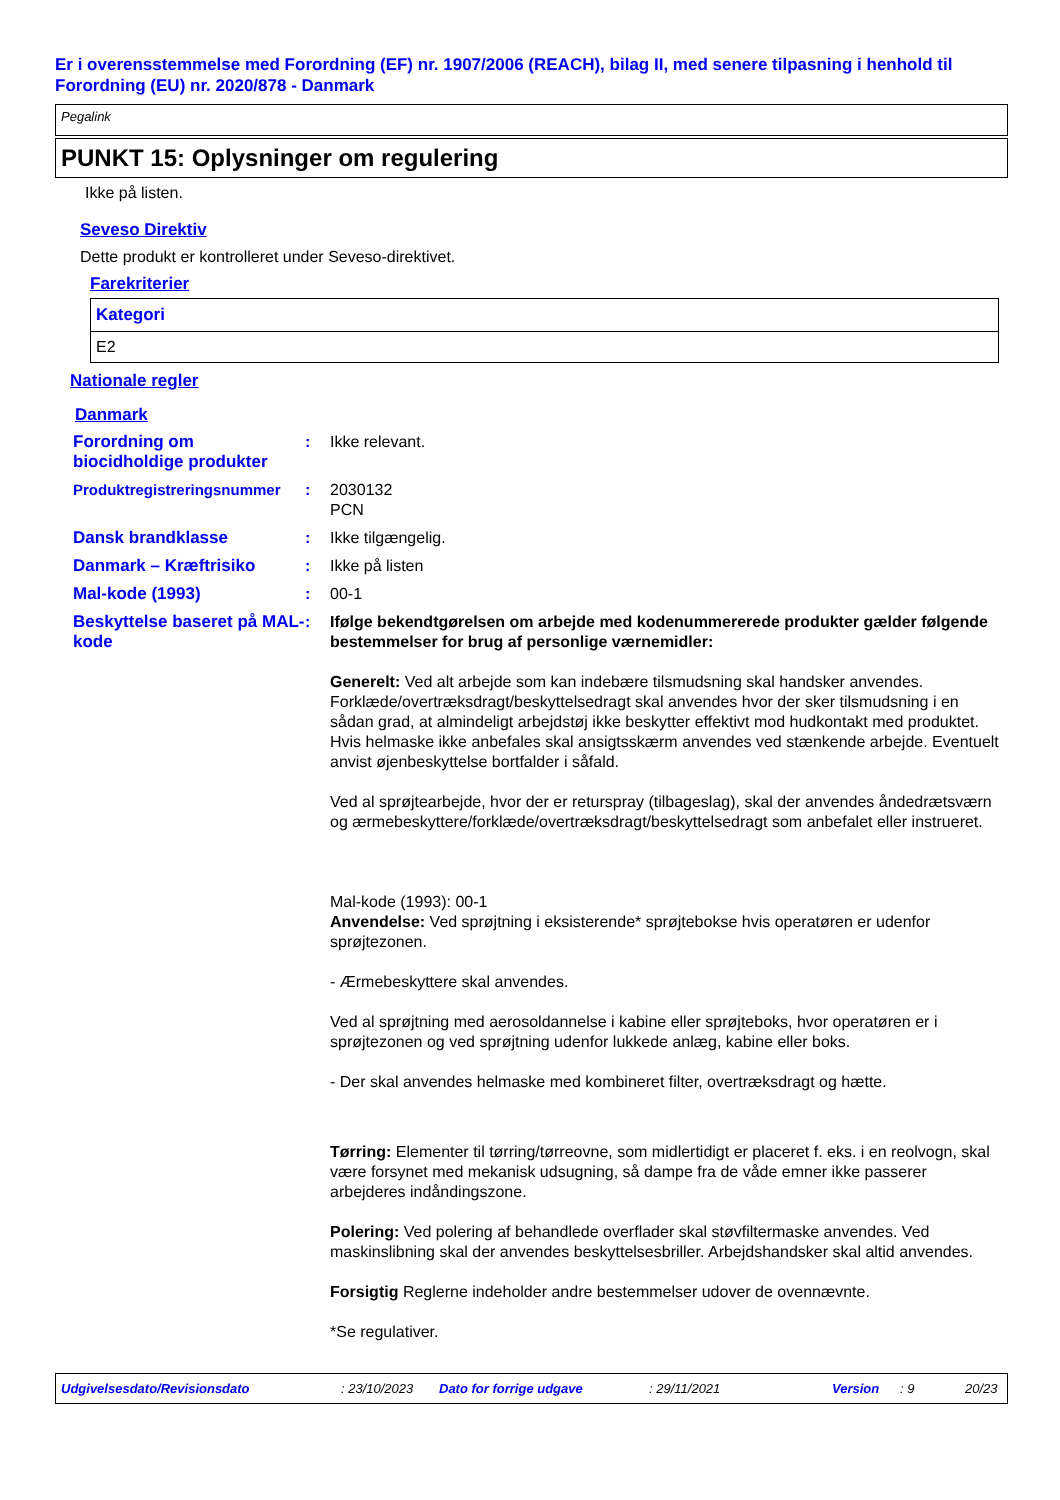Er i overensstemmelse med Forordning (EF) nr. 1907/2006 (REACH), bilag II, med senere tilpasning i henhold til Forordning (EU) nr. 2020/878 - Danmark
Pegalink
PUNKT 15: Oplysninger om regulering
Ikke på listen.
Seveso Direktiv
Dette produkt er kontrolleret under Seveso-direktivet.
Farekriterier
| Kategori |
| --- |
| E2 |
Nationale regler
Danmark
| Forordning om biocidholdige produkter | : | Ikke relevant. |
| Produktregistreringsnummer | : | 2030132 PCN |
| Dansk brandklasse | : | Ikke tilgængelig. |
| Danmark – Kræftrisiko | : | Ikke på listen |
| Mal-kode (1993) | : | 00-1 |
| Beskyttelse baseret på MAL-kode | : | Ifølge bekendtgørelsen om arbejde med kodenummererede produkter gælder følgende bestemmelser for brug af personlige værnemidler: Generelt: Ved alt arbejde som kan indebære tilsmudsning skal handsker anvendes. Forklæde/overtræksdragt/beskyttelsedragt skal anvendes hvor der sker tilsmudsning i en sådan grad, at almindeligt arbejdstøj ikke beskytter effektivt mod hudkontakt med produktet. Hvis helmaske ikke anbefales skal ansigtsskærm anvendes ved stænkende arbejde. Eventuelt anvist øjenbeskyttelse bortfalder i såfald. Ved al sprøjtearbejde, hvor der er returspray (tilbageslag), skal der anvendes åndedrætsværn og ærmebeskyttere/forklæde/overtræksdragt/beskyttelsedragt som anbefalet eller instrueret. Mal-kode (1993): 00-1 Anvendelse: Ved sprøjtning i eksisterende* sprøjtebokse hvis operatøren er udenfor sprøjtezonen. - Ærmebeskyttere skal anvendes. Ved al sprøjtning med aerosoldannelse i kabine eller sprøjteboks, hvor operatøren er i sprøjtezonen og ved sprøjtning udenfor lukkede anlæg, kabine eller boks. - Der skal anvendes helmaske med kombineret filter, overtræksdragt og hætte. Tørring: Elementer til tørring/tørreovne, som midlertidigt er placeret f. eks. i en reolvogn, skal være forsynet med mekanisk udsugning, så dampe fra de våde emner ikke passerer arbejderes indåndingszone. Polering: Ved polering af behandlede overflader skal støvfiltermaske anvendes. Ved maskinslibning skal der anvendes beskyttelsesbriller. Arbejdshandsker skal altid anvendes. Forsigtig Reglerne indeholder andre bestemmelser udover de ovennævnte. *Se regulativer. |
Udgivelsesdato/Revisionsdato: 23/10/2023 Dato for forrige udgave: 29/11/2021 Version: 9 20/23